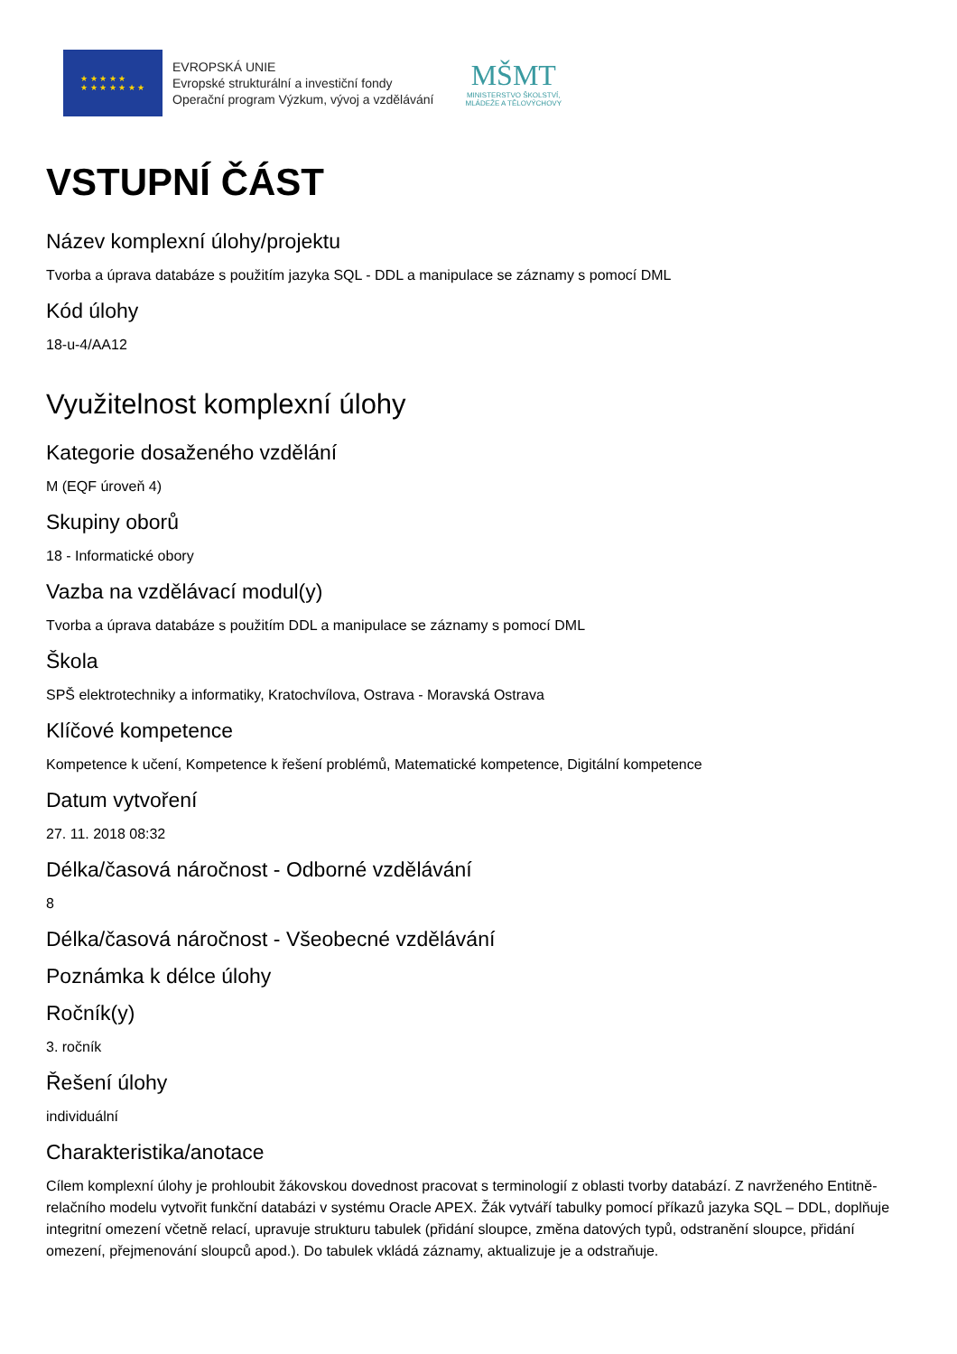★ ★ ★ ★ ★
★ ★ ★ ★ ★ ★ ★
EVROPSKÁ UNIE
Evropské strukturální a investiční fondy
Operační program Výzkum, vývoj a vzdělávání
MŠMT
MINISTERSTVO ŠKOLSTVÍ,
MLÁDEŽE A TĚLOVÝCHOVY
VSTUPNÍ ČÁST
Název komplexní úlohy/projektu
Tvorba a úprava databáze s použitím jazyka SQL - DDL a manipulace se záznamy s pomocí DML
Kód úlohy
18-u-4/AA12
Využitelnost komplexní úlohy
Kategorie dosaženého vzdělání
M (EQF úroveň 4)
Skupiny oborů
18 - Informatické obory
Vazba na vzdělávací modul(y)
Tvorba a úprava databáze s použitím DDL a manipulace se záznamy s pomocí DML
Škola
SPŠ elektrotechniky a informatiky, Kratochvílova, Ostrava - Moravská Ostrava
Klíčové kompetence
Kompetence k učení, Kompetence k řešení problémů, Matematické kompetence, Digitální kompetence
Datum vytvoření
27. 11. 2018 08:32
Délka/časová náročnost - Odborné vzdělávání
8
Délka/časová náročnost - Všeobecné vzdělávání
Poznámka k délce úlohy
Ročník(y)
3. ročník
Řešení úlohy
individuální
Charakteristika/anotace
Cílem komplexní úlohy je prohloubit žákovskou dovednost pracovat s terminologií z oblasti tvorby databází. Z navrženého Entitně-relačního modelu vytvořit funkční databázi v systému Oracle APEX. Žák vytváří tabulky pomocí příkazů jazyka SQL – DDL, doplňuje integritní omezení včetně relací, upravuje strukturu tabulek (přidání sloupce, změna datových typů, odstranění sloupce, přidání omezení, přejmenování sloupců apod.). Do tabulek vkládá záznamy, aktualizuje je a odstraňuje.